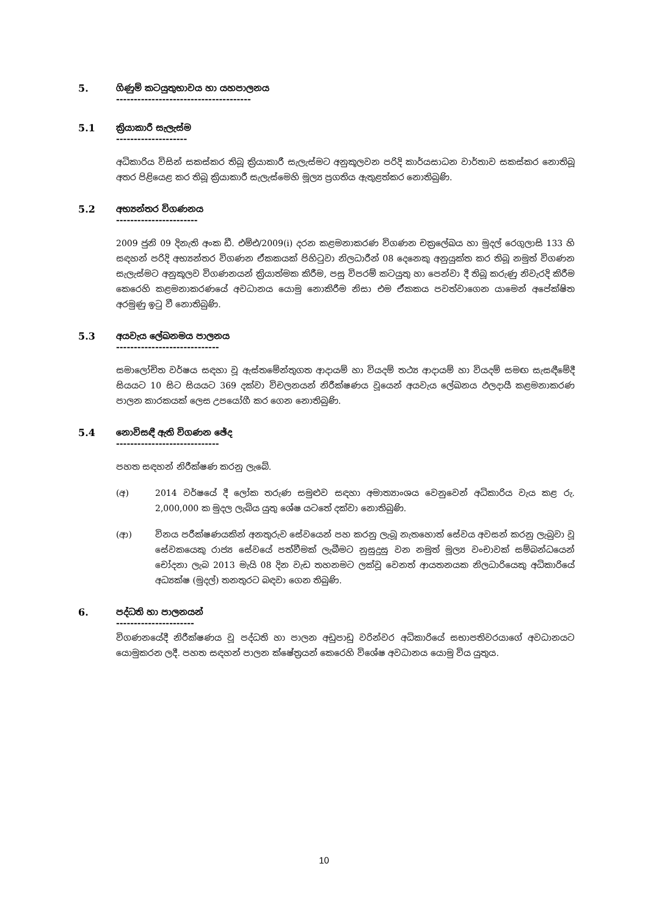5. ගිණුම් කටයුතුභාවය හා යහපාලනය
--------------------------------------
5.1 ක්‍රියාකාරී සැලැස්ම
--------------------
අධිකාරිය විසින් සකස්කර තිබූ ක්‍රියාකාරී සැලැස්මට අනුකූලවන පරිදි කාර්යසාධන වාර්තාව සකස්කර නොතිබූ අතර පිළියෙළ කර තිබූ ක්‍රියාකාරී සැලැස්මෙහි මූල්‍ය ප්‍රගතිය ඇතුළත්කර නොතිබුණි.
5.2 අභ්‍යන්තර විගණනය
-----------------------
2009 ජුනි 09 දිනැති අංක ඩී. එම්එ/2009(i) දරන කළමනාකරණ විගණන චක්‍රලේඛය හා මුදල් රෙගුලාසි 133 හි සඳහන් පරිදි අභ්‍යන්තර විගණන ඒකකයක් පිහිටුවා නිලධාරීන් 08 දෙනෙකු අනුයුක්ත කර තිබූ නමුත් විගණන සැලැස්මට අනුකූලව විගණනයන් ක්‍රියාත්මක කිරීම, පසු විපරම් කටයුතු හා පෙන්වා දී තිබූ කරුණු නිවැරදි කිරීම කෙරෙහි කළමනාකරණයේ අවධානය යොමු නොකිරීම නිසා එම ඒකකය පවත්වාගෙන යාමෙන් අපේක්ෂිත අරමුණු ඉටු වී නොතිබුණි.
5.3 අයවැය ලේඛනමය පාලනය
-----------------------------
සමාලෝචිත වර්ෂය සඳහා වූ ඇස්තමේන්තුගත ආදායම් හා වියදම් තථ්‍ය ආදායම් හා වියදම් සමඟ සැසඳීමේදී සියයට 10 සිට සියයට 369 දක්වා විචලනයන් නිරීක්ෂණය වූයෙන් අයවැය ලේඛනය ඵලදායී කළමනාකරණ පාලන කාරකයක් ලෙස උපයෝගී කර ගෙන නොතිබුණි.
5.4 නොවිසඳී ඇති විගණන ඡේද
-----------------------------
පහත සඳහන් නිරීක්ෂණ කරනු ලැබේ.
(අ) 2014 වර්ෂයේ දී ලෝක තරුණ සමුළුව සඳහා අමාත්‍යාංශය වෙනුවෙන් අධිකාරිය වැය කළ රු. 2,000,000 ක මුදල ලැබිය යුතු ශේෂ යටතේ දක්වා නොතිබුණි.
(ආ) විනය පරීක්ෂණයකින් අනතුරුව සේවයෙන් පහ කරනු ලැබූ නැතහොත් සේවය අවසන් කරනු ලැබුවා වූ සේවකයෙකු රාජ්‍ය සේවයේ පත්වීමක් ලැබීමට නුසුදුසු වන නමුත් මූල්‍ය වංචාවක් සම්බන්ධයෙන් චෝදනා ලැබ 2013 මැයි 08 දින වැඩ තහනමට ලක්වූ වෙනත් ආයතනයක නිලධාරියෙකු අධිකාරියේ අධ්‍යක්ෂ (මුදල්) තනතුරට බඳවා ගෙන තිබුණි.
6. පද්ධති හා පාලනයන්
----------------------
විගණනයේදී නිරීක්ෂණය වූ පද්ධති හා පාලන අඩුපාඩු වරින්වර අධිකාරියේ සභාපතිවරයාගේ අවධානයට යොමුකරන ලදී. පහත සඳහන් පාලන ක්ෂේත්‍රයන් කෙරෙහි විශේෂ අවධානය යොමු විය යුතුය.
10